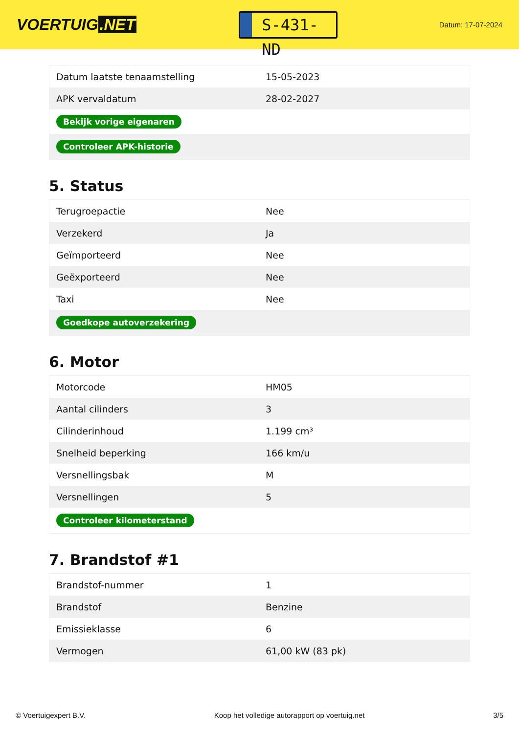VOERTUIG.NET
S-431-ND
Datum: 17-07-2024
| Datum laatste tenaamstelling | 15-05-2023 |
| APK vervaldatum | 28-02-2027 |
| Bekijk vorige eigenaren | |
| Controleer APK-historie | |
5. Status
| Terugroepactie | Nee |
| Verzekerd | Ja |
| Geïmporteerd | Nee |
| Geëxporteerd | Nee |
| Taxi | Nee |
| Goedkope autoverzekering | |
6. Motor
| Motorcode | HM05 |
| Aantal cilinders | 3 |
| Cilinderinhoud | 1.199 cm³ |
| Snelheid beperking | 166 km/u |
| Versnellingsbak | M |
| Versnellingen | 5 |
| Controleer kilometerstand | |
7. Brandstof #1
| Brandstof-nummer | 1 |
| Brandstof | Benzine |
| Emissieklasse | 6 |
| Vermogen | 61,00 kW (83 pk) |
© Voertuigexpert B.V. Koop het volledige autorapport op voertuig.net 3/5